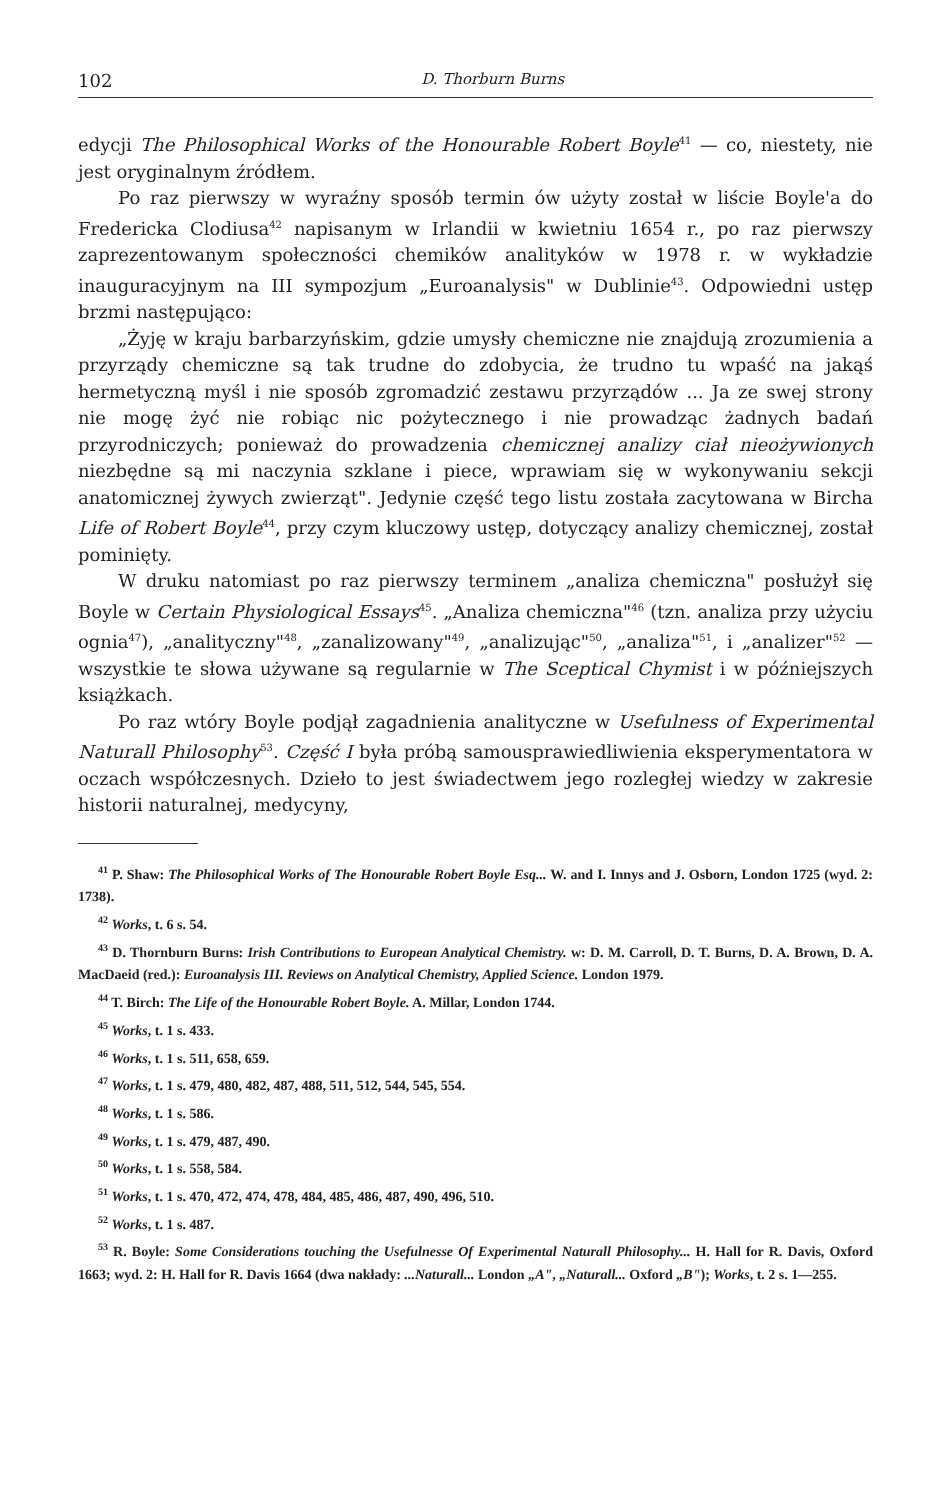102 D. Thorburn Burns
edycji The Philosophical Works of the Honourable Robert Boyle<sup>41</sup> — co, niestety, nie jest oryginalnym źródłem.
Po raz pierwszy w wyraźny sposób termin ów użyty został w liście Boyle'a do Fredericka Clodiusa<sup>42</sup> napisanym w Irlandii w kwietniu 1654 r., po raz pierwszy zaprezentowanym społeczności chemików analityków w 1978 r. w wykładzie inauguracyjnym na III sympozjum „Euroanalysis" w Dublinie<sup>43</sup>. Odpowiedni ustęp brzmi następująco:
„Żyję w kraju barbarzyńskim, gdzie umysły chemiczne nie znajdują zrozumienia a przyrządy chemiczne są tak trudne do zdobycia, że trudno tu wpaść na jakąś hermetyczną myśl i nie sposób zgromadzić zestawu przyrządów ... Ja ze swej strony nie mogę żyć nie robiąc nic pożytecznego i nie prowadząc żadnych badań przyrodniczych; ponieważ do prowadzenia chemicznej analizy ciał nieożywionych niezbędne są mi naczynia szklane i piece, wprawiam się w wykonywaniu sekcji anatomicznej żywych zwierząt". Jedynie część tego listu została zacytowana w Bircha Life of Robert Boyle<sup>44</sup>, przy czym kluczowy ustęp, dotyczący analizy chemicznej, został pominięty.
W druku natomiast po raz pierwszy terminem „analiza chemiczna" posłużył się Boyle w Certain Physiological Essays<sup>45</sup>. „Analiza chemiczna"<sup>46</sup> (tzn. analiza przy użyciu ognia<sup>47</sup>), „analityczny"<sup>48</sup>, „zanalizowany"<sup>49</sup>, „analizując"<sup>50</sup>, „analiza"<sup>51</sup>, i „analizer"<sup>52</sup> — wszystkie te słowa używane są regularnie w The Sceptical Chymist i w późniejszych książkach.
Po raz wtóry Boyle podjął zagadnienia analityczne w Usefulness of Experimental Naturall Philosophy<sup>53</sup>. Część I była próbą samousprawiedliwienia eksperymentatora w oczach współczesnych. Dzieło to jest świadectwem jego rozległej wiedzy w zakresie historii naturalnej, medycyny,
<sup>41</sup> P. Shaw: The Philosophical Works of The Honourable Robert Boyle Esq... W. and I. Innys and J. Osborn, London 1725 (wyd. 2: 1738).
<sup>42</sup> Works, t. 6 s. 54.
<sup>43</sup> D. Thornburn Burns: Irish Contributions to European Analytical Chemistry. w: D. M. Carroll, D. T. Burns, D. A. Brown, D. A. MacDaeid (red.): Euroanalysis III. Reviews on Analytical Chemistry, Applied Science. London 1979.
<sup>44</sup> T. Birch: The Life of the Honourable Robert Boyle. A. Millar, London 1744.
<sup>45</sup> Works, t. 1 s. 433.
<sup>46</sup> Works, t. 1 s. 511, 658, 659.
<sup>47</sup> Works, t. 1 s. 479, 480, 482, 487, 488, 511, 512, 544, 545, 554.
<sup>48</sup> Works, t. 1 s. 586.
<sup>49</sup> Works, t. 1 s. 479, 487, 490.
<sup>50</sup> Works, t. 1 s. 558, 584.
<sup>51</sup> Works, t. 1 s. 470, 472, 474, 478, 484, 485, 486, 487, 490, 496, 510.
<sup>52</sup> Works, t. 1 s. 487.
<sup>53</sup> R. Boyle: Some Considerations touching the Usefulnesse Of Experimental Naturall Philosophy... H. Hall for R. Davis, Oxford 1663; wyd. 2: H. Hall for R. Davis 1664 (dwa nakłady: ...Naturall... London „A", „Naturall... Oxford „B"); Works, t. 2 s. 1—255.